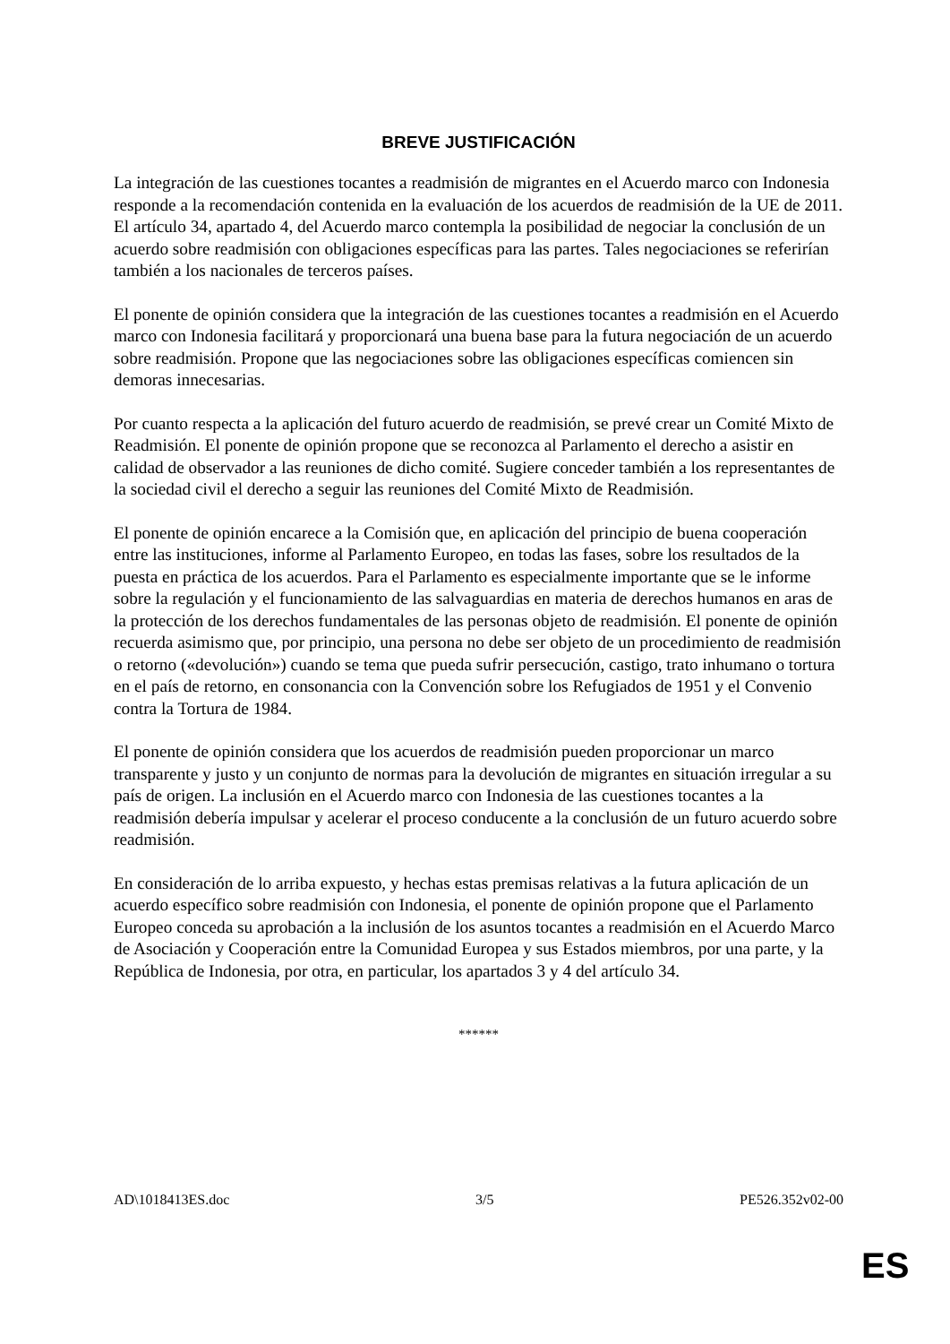BREVE JUSTIFICACIÓN
La integración de las cuestiones tocantes a readmisión de migrantes en el Acuerdo marco con Indonesia responde a la recomendación contenida en la evaluación de los acuerdos de readmisión de la UE de 2011. El artículo 34, apartado 4, del Acuerdo marco contempla la posibilidad de negociar la conclusión de un acuerdo sobre readmisión con obligaciones específicas para las partes. Tales negociaciones se referirían también a los nacionales de terceros países.
El ponente de opinión considera que la integración de las cuestiones tocantes a readmisión en el Acuerdo marco con Indonesia facilitará y proporcionará una buena base para la futura negociación de un acuerdo sobre readmisión. Propone que las negociaciones sobre las obligaciones específicas comiencen sin demoras innecesarias.
Por cuanto respecta a la aplicación del futuro acuerdo de readmisión, se prevé crear un Comité Mixto de Readmisión. El ponente de opinión propone que se reconozca al Parlamento el derecho a asistir en calidad de observador a las reuniones de dicho comité. Sugiere conceder también a los representantes de la sociedad civil el derecho a seguir las reuniones del Comité Mixto de Readmisión.
El ponente de opinión encarece a la Comisión que, en aplicación del principio de buena cooperación entre las instituciones, informe al Parlamento Europeo, en todas las fases, sobre los resultados de la puesta en práctica de los acuerdos. Para el Parlamento es especialmente importante que se le informe sobre la regulación y el funcionamiento de las salvaguardias en materia de derechos humanos en aras de la protección de los derechos fundamentales de las personas objeto de readmisión. El ponente de opinión recuerda asimismo que, por principio, una persona no debe ser objeto de un procedimiento de readmisión o retorno («devolución») cuando se tema que pueda sufrir persecución, castigo, trato inhumano o tortura en el país de retorno, en consonancia con la Convención sobre los Refugiados de 1951 y el Convenio contra la Tortura de 1984.
El ponente de opinión considera que los acuerdos de readmisión pueden proporcionar un marco transparente y justo y un conjunto de normas para la devolución de migrantes en situación irregular a su país de origen. La inclusión en el Acuerdo marco con Indonesia de las cuestiones tocantes a la readmisión debería impulsar y acelerar el proceso conducente a la conclusión de un futuro acuerdo sobre readmisión.
En consideración de lo arriba expuesto, y hechas estas premisas relativas a la futura aplicación de un acuerdo específico sobre readmisión con Indonesia, el ponente de opinión propone que el Parlamento Europeo conceda su aprobación a la inclusión de los asuntos tocantes a readmisión en el Acuerdo Marco de Asociación y Cooperación entre la Comunidad Europea y sus Estados miembros, por una parte, y la República de Indonesia, por otra, en particular, los apartados 3 y 4 del artículo 34.
******
AD\1018413ES.doc 3/5 PE526.352v02-00
ES